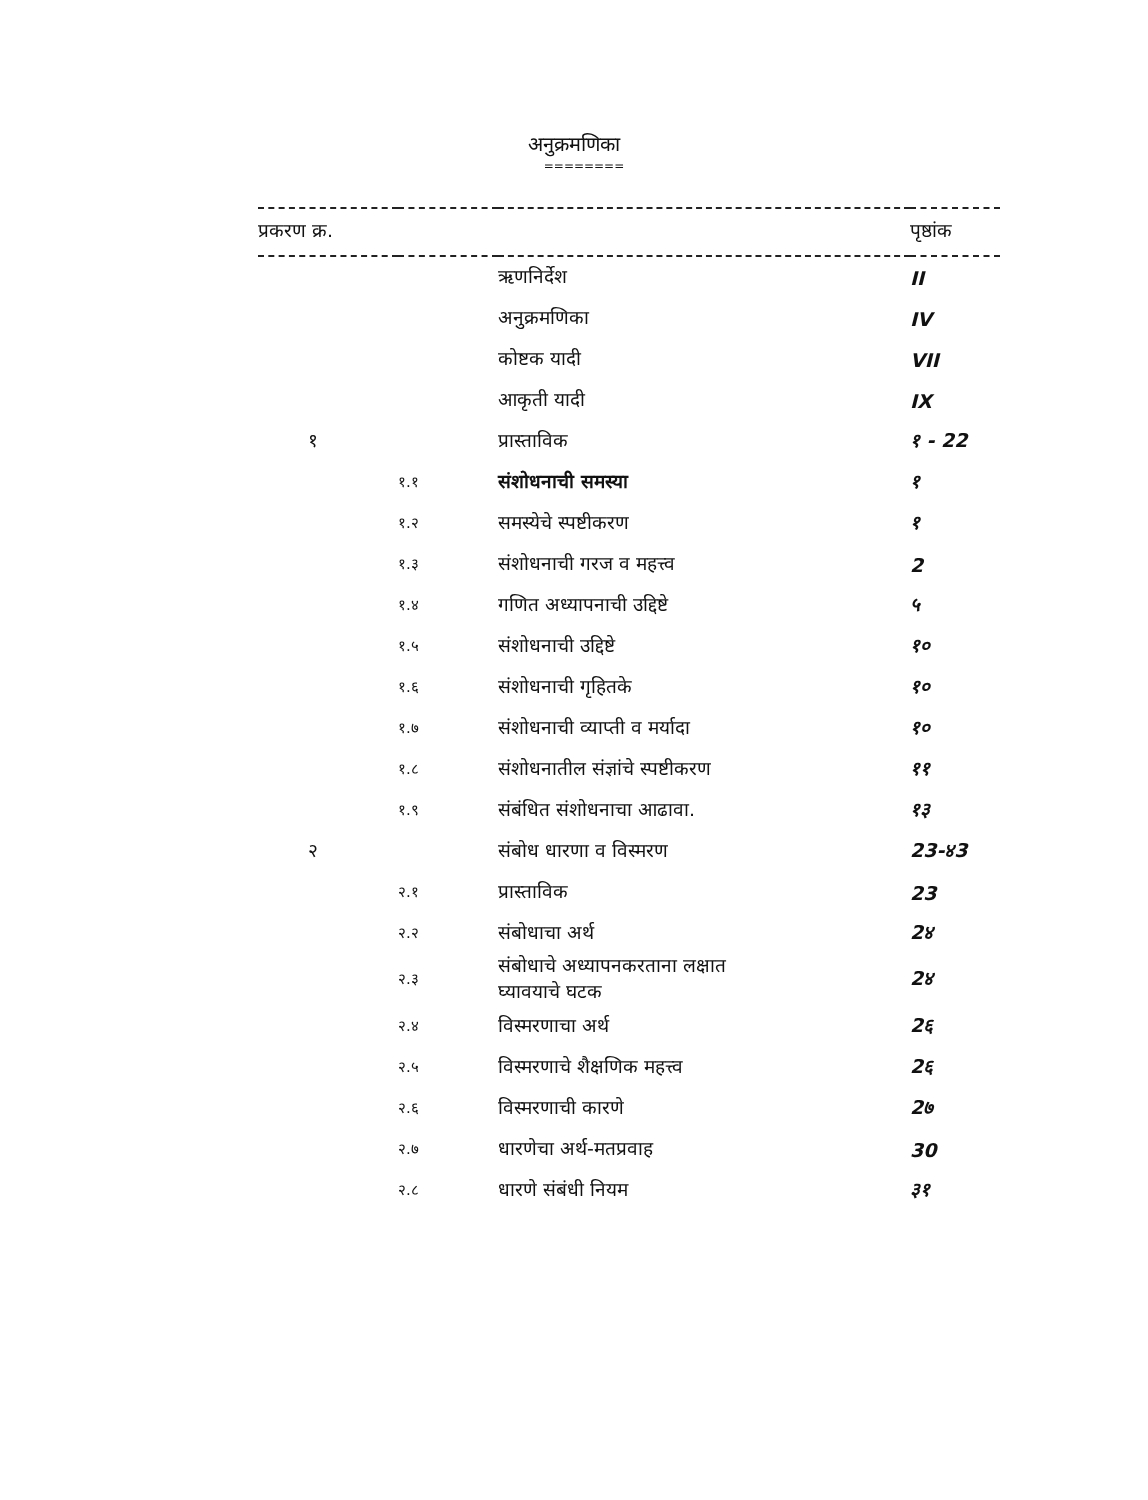अनुक्रमणिका
========
| प्रकरण क्र. | | | पृष्ठांक |
| --- | --- | --- | --- |
| | | ऋणनिर्देश | II |
| | | अनुक्रमणिका | IV |
| | | कोष्टक यादी | VII |
| | | आकृती यादी | IX |
| १ | | प्रास्ताविक | १ - 22 |
| | १.१ | संशोधनाची समस्या | १ |
| | १.२ | समस्येचे स्पष्टीकरण | १ |
| | १.३ | संशोधनाची गरज व महत्त्व | 2 |
| | १.४ | गणित अध्यापनाची उद्दिष्टे | ५ |
| | १.५ | संशोधनाची उद्दिष्टे | १० |
| | १.६ | संशोधनाची गृहितके | १० |
| | १.७ | संशोधनाची व्याप्ती व मर्यादा | १० |
| | १.८ | संशोधनातील संज्ञांचे स्पष्टीकरण | ११ |
| | १.९ | संबंधित संशोधनाचा आढावा. | १३ |
| २ | | संबोध धारणा व विस्मरण | 23-४3 |
| | २.१ | प्रास्ताविक | 23 |
| | २.२ | संबोधाचा अर्थ | 2४ |
| | २.३ | संबोधाचे अध्यापनकरताना लक्षात घ्यावयाचे घटक | 2४ |
| | २.४ | विस्मरणाचा अर्थ | 2६ |
| | २.५ | विस्मरणाचे शैक्षणिक महत्त्व | 2६ |
| | २.६ | विस्मरणाची कारणे | 2७ |
| | २.७ | धारणेचा अर्थ-मतप्रवाह | 30 |
| | २.८ | धारणे संबंधी नियम | ३१ |